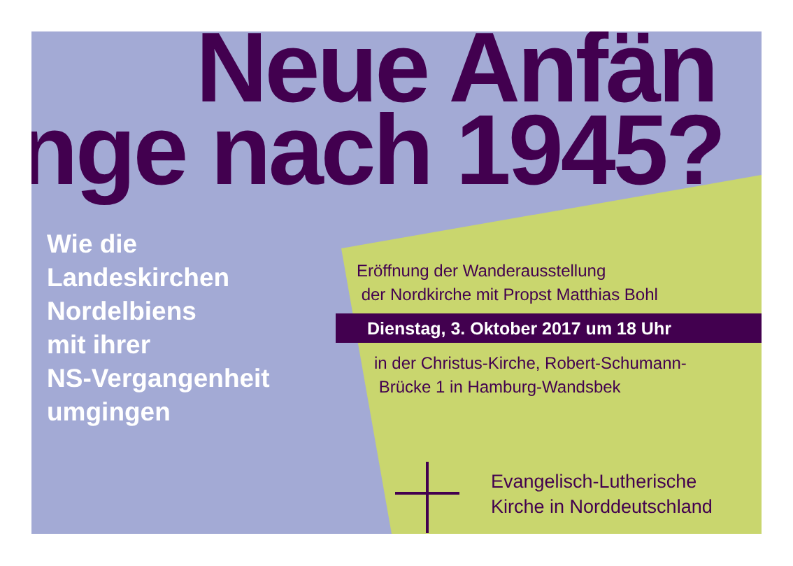Neue Anfän
nge nach 1945?
Wie die
Landeskirchen
Nordelbiens
mit ihrer
NS-Vergangenheit
umgingen
Eröffnung der Wanderausstellung
der Nordkirche mit Propst Matthias Bohl
Dienstag, 3. Oktober 2017 um 18 Uhr
in der Christus-Kirche, Robert-Schumann-
Brücke 1 in Hamburg-Wandsbek
Evangelisch-Lutherische
Kirche in Norddeutschland